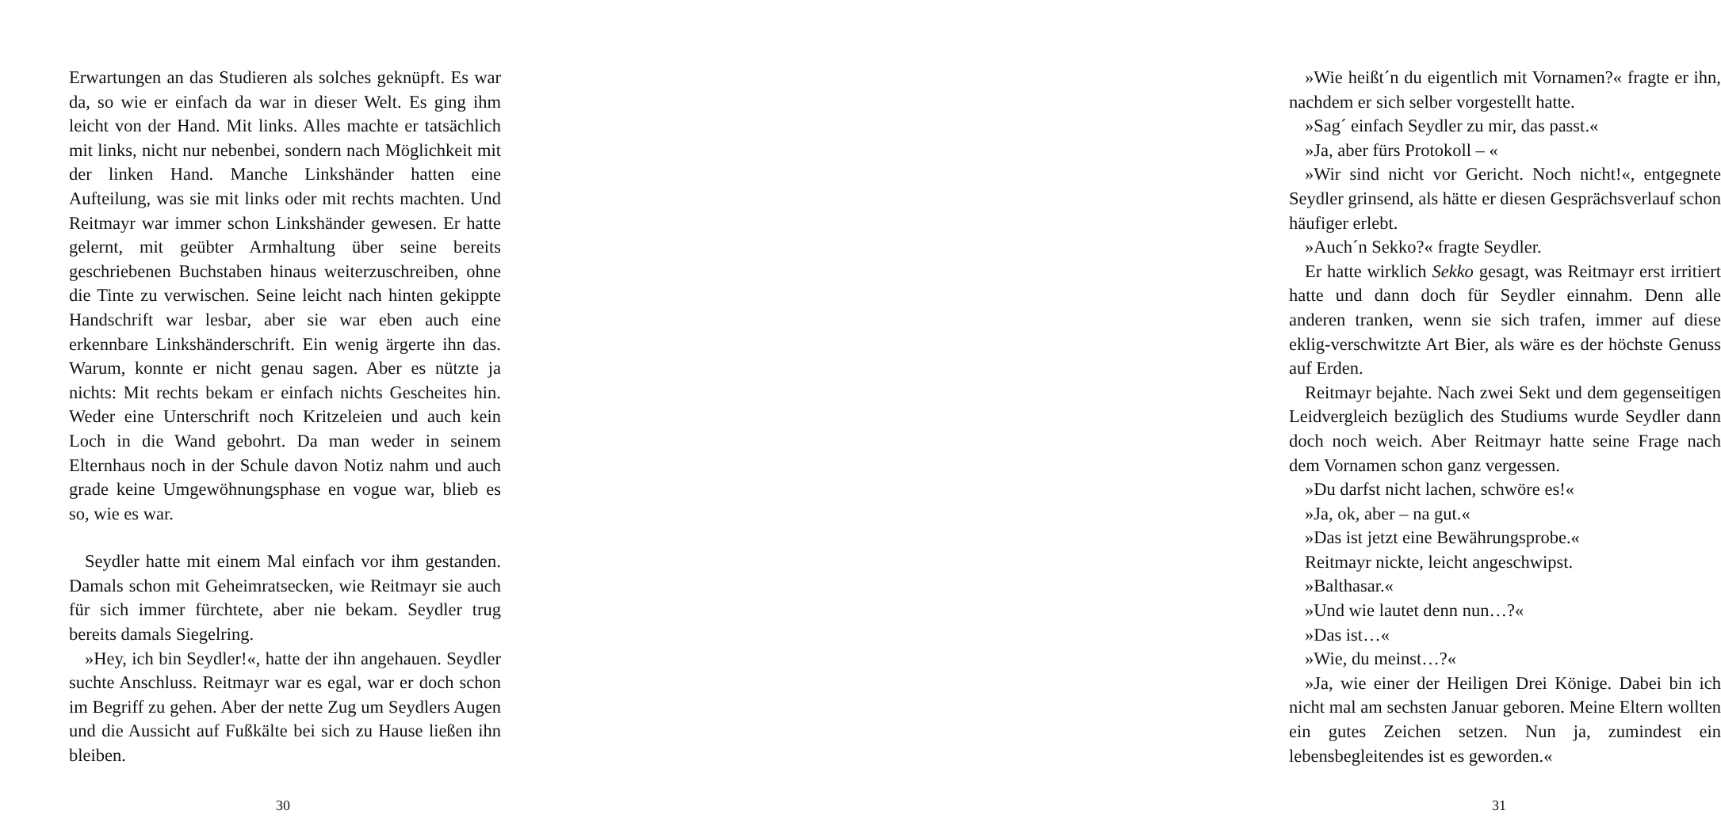Erwartungen an das Studieren als solches geknüpft. Es war da, so wie er einfach da war in dieser Welt. Es ging ihm leicht von der Hand. Mit links. Alles machte er tatsächlich mit links, nicht nur nebenbei, sondern nach Möglichkeit mit der linken Hand. Manche Linkshänder hatten eine Aufteilung, was sie mit links oder mit rechts machten. Und Reitmayr war immer schon Linkshänder gewesen. Er hatte gelernt, mit geübter Armhaltung über seine bereits geschriebenen Buchstaben hinaus weiterzuschreiben, ohne die Tinte zu verwischen. Seine leicht nach hinten gekippte Handschrift war lesbar, aber sie war eben auch eine erkennbare Linkshänderschrift. Ein wenig ärgerte ihn das. Warum, konnte er nicht genau sagen. Aber es nützte ja nichts: Mit rechts bekam er einfach nichts Gescheites hin. Weder eine Unterschrift noch Kritzeleien und auch kein Loch in die Wand gebohrt. Da man weder in seinem Elternhaus noch in der Schule davon Notiz nahm und auch grade keine Umgewöhnungsphase en vogue war, blieb es so, wie es war.
Seydler hatte mit einem Mal einfach vor ihm gestanden. Damals schon mit Geheimratsecken, wie Reitmayr sie auch für sich immer fürchtete, aber nie bekam. Seydler trug bereits damals Siegelring.
»Hey, ich bin Seydler!«, hatte der ihn angehauen. Seydler suchte Anschluss. Reitmayr war es egal, war er doch schon im Begriff zu gehen. Aber der nette Zug um Seydlers Augen und die Aussicht auf Fußkälte bei sich zu Hause ließen ihn bleiben.
30
»Wie heißt´n du eigentlich mit Vornamen?« fragte er ihn, nachdem er sich selber vorgestellt hatte.
»Sag´ einfach Seydler zu mir, das passt.«
»Ja, aber fürs Protokoll – «
»Wir sind nicht vor Gericht. Noch nicht!«, entgegnete Seydler grinsend, als hätte er diesen Gesprächsverlauf schon häufiger erlebt.
»Auch´n Sekko?« fragte Seydler.
Er hatte wirklich Sekko gesagt, was Reitmayr erst irritiert hatte und dann doch für Seydler einnahm. Denn alle anderen tranken, wenn sie sich trafen, immer auf diese eklig-verschwitzte Art Bier, als wäre es der höchste Genuss auf Erden.
Reitmayr bejahte. Nach zwei Sekt und dem gegenseitigen Leidvergleich bezüglich des Studiums wurde Seydler dann doch noch weich. Aber Reitmayr hatte seine Frage nach dem Vornamen schon ganz vergessen.
»Du darfst nicht lachen, schwöre es!«
»Ja, ok, aber – na gut.«
»Das ist jetzt eine Bewährungsprobe.«
Reitmayr nickte, leicht angeschwipst.
»Balthasar.«
»Und wie lautet denn nun…?«
»Das ist…«
»Wie, du meinst…?«
»Ja, wie einer der Heiligen Drei Könige. Dabei bin ich nicht mal am sechsten Januar geboren. Meine Eltern wollten ein gutes Zeichen setzen. Nun ja, zumindest ein lebensbegleitendes ist es geworden.«
31